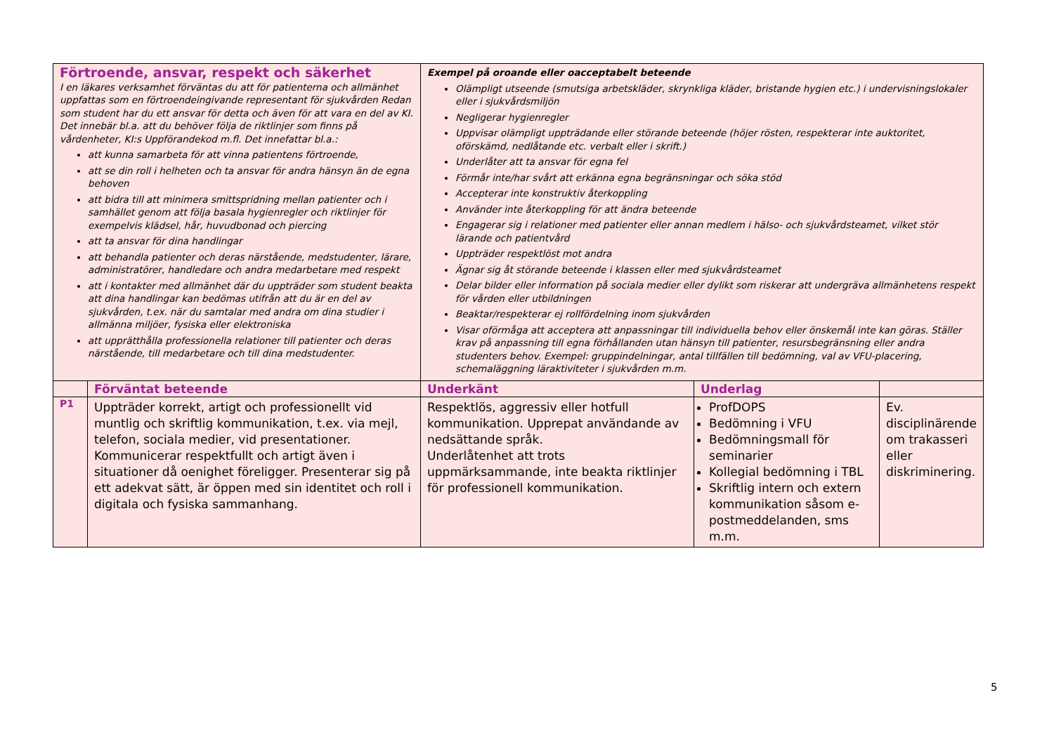| Förtroende, ansvar, respekt och säkerhet I en läkares verksamhet förväntas du att för patienterna och allmänhet uppfattas som en förtroendeingivande representant för sjukvården Redan som student har du ett ansvar för detta och även för att vara en del av KI. Det innebär bl.a. att du behöver följa de riktlinjer som finns på vårdenheter, KI:s Uppförandekod m.fl. Det innefattar bl.a.: att kunna samarbeta för att vinna patientens förtroende, att se din roll i helheten och ta ansvar för andra hänsyn än de egna behoven att bidra till att minimera smittspridning mellan patienter och i samhället genom att följa basala hygienregler och riktlinjer för exempelvis klädsel, hår, huvudbonad och piercing att ta ansvar för dina handlingar att behandla patienter och deras närstående, medstudenter, lärare, administratörer, handledare och andra medarbetare med respekt att i kontakter med allmänhet där du uppträder som student beakta att dina handlingar kan bedömas utifrån att du är en del av sjukvården, t.ex. när du samtalar med andra om dina studier i allmänna miljöer, fysiska eller elektroniska att upprätthålla professionella relationer till patienter och deras närstående, till medarbetare och till dina medstudenter. | | Exempel på oroande eller oacceptabelt beteende Olämpligt utseende (smutsiga arbetskläder, skrynkliga kläder, bristande hygien etc.) i undervisningslokaler eller i sjukvårdsmiljön Negligerar hygienregler Uppvisar olämpligt uppträdande eller störande beteende (höjer rösten, respekterar inte auktoritet, oförskämd, nedlåtande etc. verbalt eller i skrift.) Underlåter att ta ansvar för egna fel Förmår inte/har svårt att erkänna egna begränsningar och söka stöd Accepterar inte konstruktiv återkoppling Använder inte återkoppling för att ändra beteende Engagerar sig i relationer med patienter eller annan medlem i hälso- och sjukvårdsteamet, vilket stör lärande och patientvård Uppträder respektlöst mot andra Ägnar sig åt störande beteende i klassen eller med sjukvårdsteamet Delar bilder eller information på sociala medier eller dylikt som riskerar att undergräva allmänhetens respekt för vården eller utbildningen Beaktar/respekterar ej rollfördelning inom sjukvården Visar oförmåga att acceptera att anpassningar till individuella behov eller önskemål inte kan göras. Ställer krav på anpassning till egna förhållanden utan hänsyn till patienter, resursbegränsning eller andra studenters behov. Exempel: gruppindelningar, antal tillfällen till bedömning, val av VFU-placering, schemaläggning läraktiviteter i sjukvården m.m. | | |
| | Förväntat beteende | Underkänt | Underlag | |
| P1 | Uppträder korrekt, artigt och professionellt vid muntlig och skriftlig kommunikation, t.ex. via mejl, telefon, sociala medier, vid presentationer. Kommunicerar respektfullt och artigt även i situationer då oenighet föreligger. Presenterar sig på ett adekvat sätt, är öppen med sin identitet och roll i digitala och fysiska sammanhang. | Respektlös, aggressiv eller hotfull kommunikation. Upprepat användande av nedsättande språk. Underlåtenhet att trots uppmärksammande, inte beakta riktlinjer för professionell kommunikation. | ProfDOPS Bedömning i VFU Bedömningsmall för seminarier Kollegial bedömning i TBL Skriftlig intern och extern kommunikation såsom e-postmeddelanden, sms m.m. | Ev. disciplinärende om trakasseri eller diskriminering. |
5